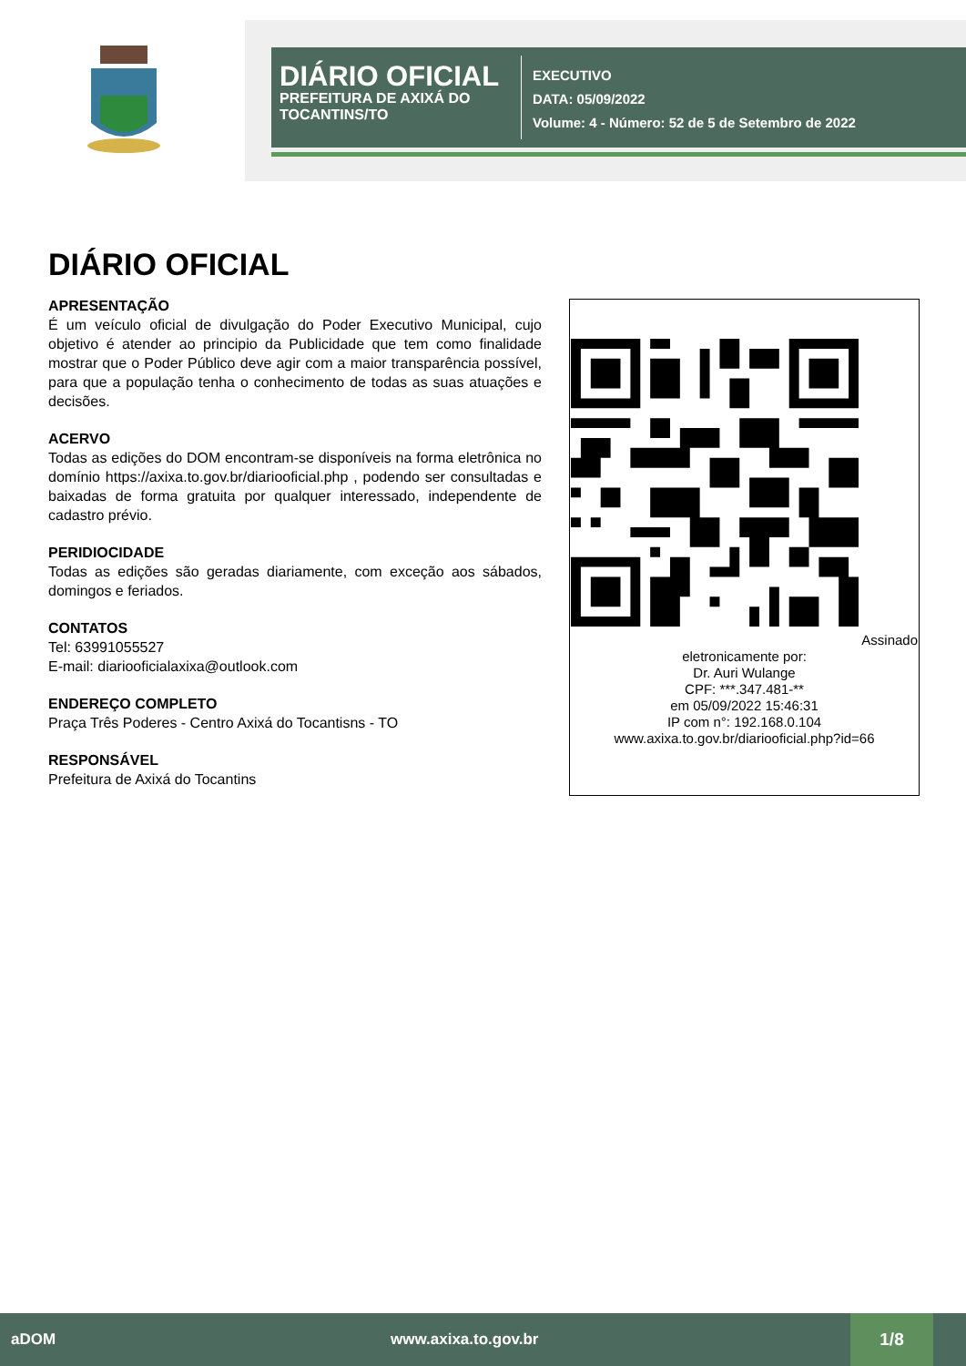DIÁRIO OFICIAL
PREFEITURA DE AXIXÁ DO TOCANTINS/TO
EXECUTIVO
DATA: 05/09/2022
Volume: 4 - Número: 52 de 5 de Setembro de 2022
DIÁRIO OFICIAL
APRESENTAÇÃO
É um veículo oficial de divulgação do Poder Executivo Municipal, cujo objetivo é atender ao principio da Publicidade que tem como finalidade mostrar que o Poder Público deve agir com a maior transparência possível, para que a população tenha o conhecimento de todas as suas atuações e decisões.
ACERVO
Todas as edições do DOM encontram-se disponíveis na forma eletrônica no domínio https://axixa.to.gov.br/diariooficial.php , podendo ser consultadas e baixadas de forma gratuita por qualquer interessado, independente de cadastro prévio.
PERIDIOCIDADE
Todas as edições são geradas diariamente, com exceção aos sábados, domingos e feriados.
CONTATOS
Tel: 63991055527
E-mail: diariooficialaxixa@outlook.com
ENDEREÇO COMPLETO
Praça Três Poderes - Centro Axixá do Tocantisns - TO
RESPONSÁVEL
Prefeitura de Axixá do Tocantins
Assinado eletronicamente por:
Dr. Auri Wulange
CPF: ***.347.481-**
em 05/09/2022 15:46:31
IP com n°: 192.168.0.104
www.axixa.to.gov.br/diariooficial.php?id=66
aDOM www.axixa.to.gov.br 1/8